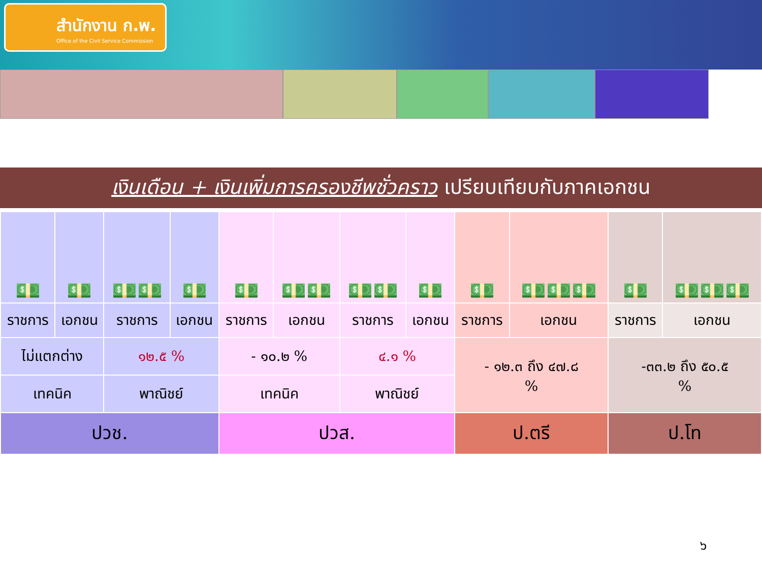สำนักงาน ก.พ.
Office of the Civil Service Commission
เงินเดือน + เงินเพิ่มการครองชีพชั่วคราว เปรียบเทียบกับภาคเอกชน
| 💵 | 💵 | 💵💵 | 💵 | 💵 | 💵💵 | 💵💵 | 💵 | 💵 | 💵💵💵 | 💵 | 💵💵💵 |
| ราชการ | เอกชน | ราชการ | เอกชน | ราชการ | เอกชน | ราชการ | เอกชน | ราชการ | เอกชน | ราชการ | เอกชน |
| ไม่แตกต่าง | | ๑๒.๕ % | | - ๑๐.๒ % | | ๔.๑ % | | - ๑๒.๓ ถึง ๔๗.๘ % | | -๓๓.๒ ถึง ๕๐.๕ % | |
| เทคนิค | | พาณิชย์ | | เทคนิค | | พาณิชย์ | | | | | |
| ปวช. | | | | ปวส. | | | | ป.ตรี | | ป.โท | |
๖